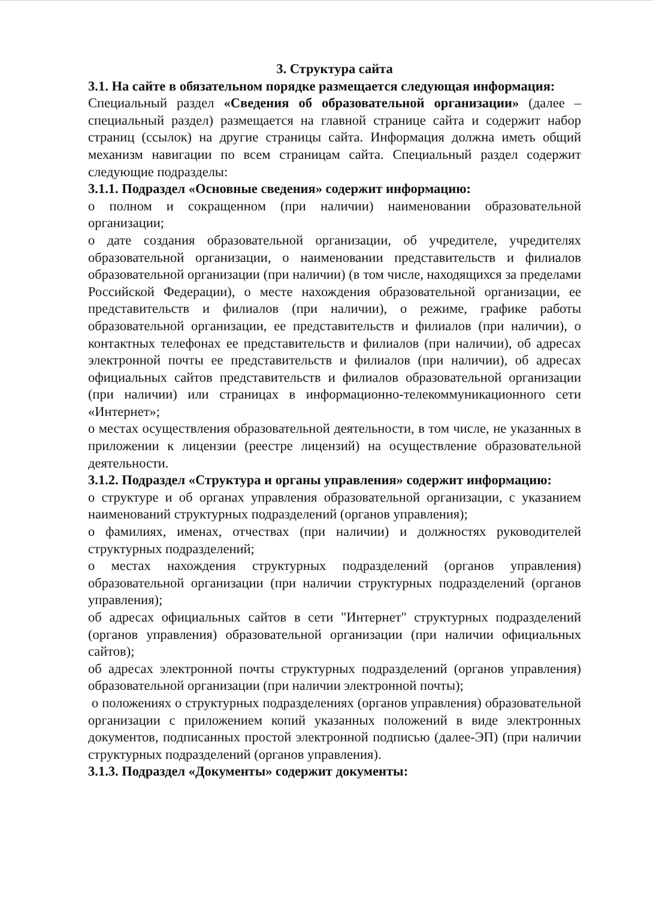3. Структура сайта
3.1. На сайте в обязательном порядке размещается следующая информация:
Специальный раздел «Сведения об образовательной организации» (далее – специальный раздел) размещается на главной странице сайта и содержит набор страниц (ссылок) на другие страницы сайта. Информация должна иметь общий механизм навигации по всем страницам сайта. Специальный раздел содержит следующие подразделы:
3.1.1. Подраздел «Основные сведения» содержит информацию:
о полном и сокращенном (при наличии) наименовании образовательной организации;
о дате создания образовательной организации, об учредителе, учредителях образовательной организации, о наименовании представительств и филиалов образовательной организации (при наличии) (в том числе, находящихся за пределами Российской Федерации), о месте нахождения образовательной организации, ее представительств и филиалов (при наличии), о режиме, графике работы образовательной организации, ее представительств и филиалов (при наличии), о контактных телефонах ее представительств и филиалов (при наличии), об адресах электронной почты ее представительств и филиалов (при наличии), об адресах официальных сайтов представительств и филиалов образовательной организации (при наличии) или страницах в информационно-телекоммуникационного сети «Интернет»;
о местах осуществления образовательной деятельности, в том числе, не указанных в приложении к лицензии (реестре лицензий) на осуществление образовательной деятельности.
3.1.2. Подраздел «Структура и органы управления» содержит информацию:
о структуре и об органах управления образовательной организации, с указанием наименований структурных подразделений (органов управления);
о фамилиях, именах, отчествах (при наличии) и должностях руководителей структурных подразделений;
о местах нахождения структурных подразделений (органов управления) образовательной организации (при наличии структурных подразделений (органов управления);
об адресах официальных сайтов в сети "Интернет" структурных подразделений (органов управления) образовательной организации (при наличии официальных сайтов);
об адресах электронной почты структурных подразделений (органов управления) образовательной организации (при наличии электронной почты);
о положениях о структурных подразделениях (органов управления) образовательной организации с приложением копий указанных положений в виде электронных документов, подписанных простой электронной подписью (далее-ЭП) (при наличии структурных подразделений (органов управления).
3.1.3. Подраздел «Документы» содержит документы: